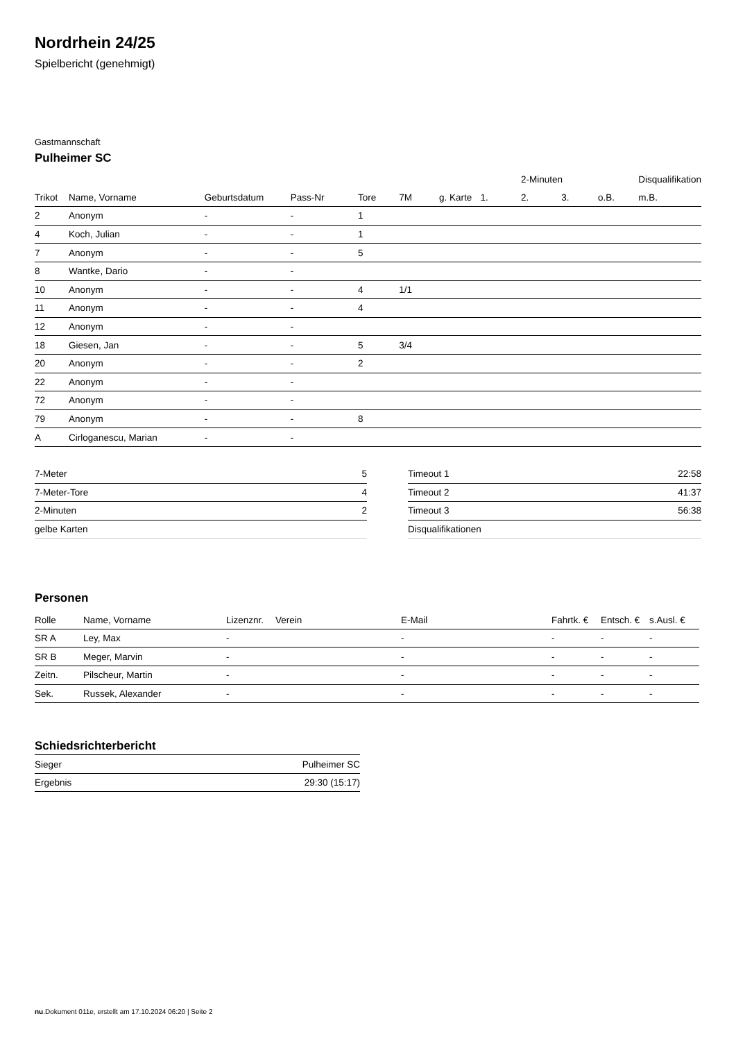Nordrhein 24/25
Spielbericht (genehmigt)
Gastmannschaft
Pulheimer SC
| | | | | | | | | 2-Minuten | | | Disqualifikation |
| --- | --- | --- | --- | --- | --- | --- | --- | --- | --- | --- | --- |
| Trikot | Name, Vorname | Geburtsdatum | Pass-Nr | Tore | 7M | g. Karte | 1. | 2. | 3. | o.B. | m.B. |
| 2 | Anonym | - | - | 1 | | | | | | | |
| 4 | Koch, Julian | - | - | 1 | | | | | | | |
| 7 | Anonym | - | - | 5 | | | | | | | |
| 8 | Wantke, Dario | - | - | | | | | | | | |
| 10 | Anonym | - | - | 4 | 1/1 | | | | | | |
| 11 | Anonym | - | - | 4 | | | | | | | |
| 12 | Anonym | - | - | | | | | | | | |
| 18 | Giesen, Jan | - | - | 5 | 3/4 | | | | | | |
| 20 | Anonym | - | - | 2 | | | | | | | |
| 22 | Anonym | - | - | | | | | | | | |
| 72 | Anonym | - | - | | | | | | | | |
| 79 | Anonym | - | - | 8 | | | | | | | |
| A | Cirloganescu, Marian | - | - | | | | | | | | |
| 7-Meter | 5 |
| 7-Meter-Tore | 4 |
| 2-Minuten | 2 |
| gelbe Karten | |
| Timeout 1 | 22:58 |
| Timeout 2 | 41:37 |
| Timeout 3 | 56:38 |
| Disqualifikationen | |
Personen
| Rolle | Name, Vorname | Lizenznr. | Verein | E-Mail | Fahrtk. € | Entsch. € | s.Ausl. € |
| --- | --- | --- | --- | --- | --- | --- | --- |
| SR A | Ley, Max | - | | - | - | - | - |
| SR B | Meger, Marvin | - | | - | - | - | - |
| Zeitn. | Pilscheur, Martin | - | | - | - | - | - |
| Sek. | Russek, Alexander | - | | - | - | - | - |
Schiedsrichterbericht
| Sieger | Pulheimer SC |
| Ergebnis | 29:30 (15:17) |
nu.Dokument 011e, erstellt am 17.10.2024 06:20 | Seite 2